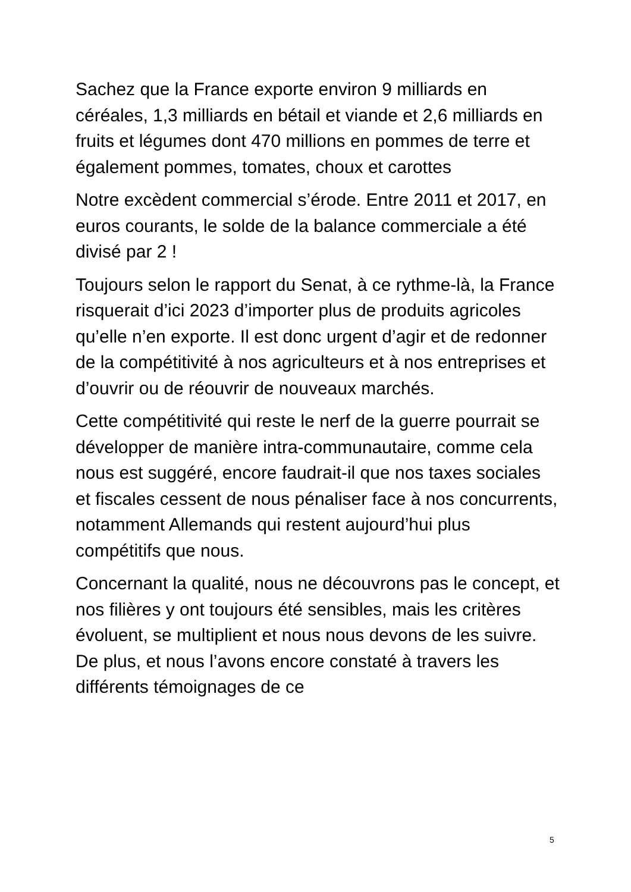Sachez que la France exporte environ 9 milliards en céréales, 1,3 milliards en bétail et viande et 2,6 milliards en fruits et légumes dont 470 millions en pommes de terre et également pommes, tomates, choux et carottes
Notre excèdent commercial s’érode. Entre 2011 et 2017, en euros courants, le solde de la balance commerciale a été divisé par 2 !
Toujours selon le rapport du Senat, à ce rythme-là, la France risquerait d’ici 2023 d’importer plus de produits agricoles qu’elle n’en exporte. Il est donc urgent d’agir et de redonner de la compétitivité à nos agriculteurs et à nos entreprises et d’ouvrir ou de réouvrir de nouveaux marchés.
Cette compétitivité qui reste le nerf de la guerre pourrait se développer de manière intra-communautaire, comme cela nous est suggéré, encore faudrait-il que nos taxes sociales et fiscales cessent de nous pénaliser face à nos concurrents, notamment Allemands qui restent aujourd’hui plus compétitifs que nous.
Concernant la qualité, nous ne découvrons pas le concept, et nos filières y ont toujours été sensibles, mais les critères évoluent, se multiplient et nous nous devons de les suivre. De plus, et nous l’avons encore constaté à travers les différents témoignages de ce
5